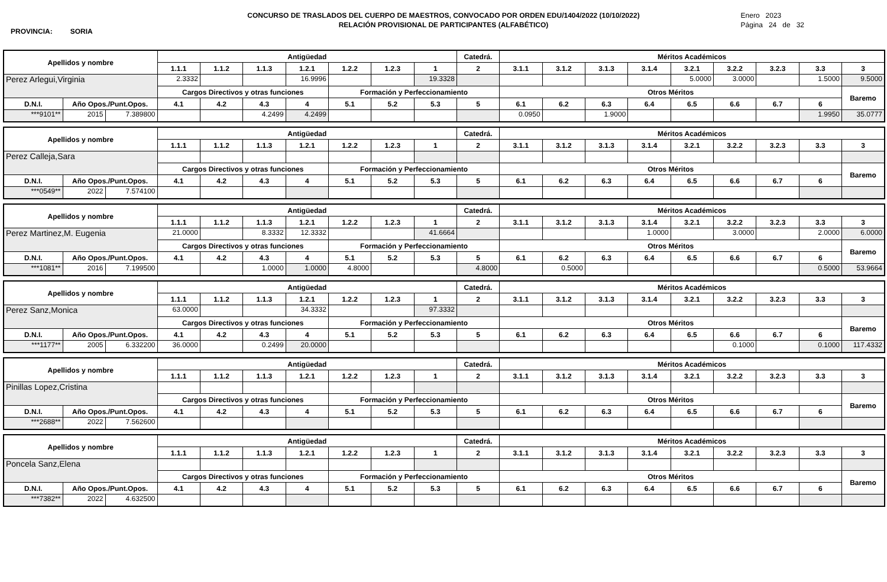CONCURSO DE TRASLADOS DEL CUERPO DE MAESTROS, CONVOCADO POR ORDEN EDU/1404/2022 (10/10/2022)
RELACIÓN PROVISIONAL DE PARTICIPANTES (ALFABÉTICO)
Enero 2023
Página 24 de 32
PROVINCIA: SORIA
| Apellidos y nombre | | | Antigüedad | | | | | | | Catedrá. | Méritos Académicos | | | | | | | | |
| --- | --- | --- | --- | --- | --- | --- | --- | --- | --- | --- | --- | --- | --- | --- | --- | --- | --- | --- | --- |
| | | | 1.1.1 | 1.1.2 | 1.1.3 | 1.2.1 | 1.2.2 | 1.2.3 | 1 | 2 | 3.1.1 | 3.1.2 | 3.1.3 | 3.1.4 | 3.2.1 | 3.2.2 | 3.2.3 | 3.3 | 3 |
| Perez Arlegui,Virginia | | | 2.3332 | | | 16.9996 | | | 19.3328 | | | | | | 5.0000 | 3.0000 | | 1.5000 | 9.5000 |
| | | | Cargos Directivos y otras funciones | | | | Formación y Perfeccionamiento | | | | Otros Méritos | | | | | | | | Baremo |
| D.N.I. | Año Opos./Punt.Opos. | | 4.1 | 4.2 | 4.3 | 4 | 5.1 | 5.2 | 5.3 | 5 | 6.1 | 6.2 | 6.3 | 6.4 | 6.5 | 6.6 | 6.7 | 6 | |
| ***9101** | 2015 | 7.389800 | | | 4.2499 | 4.2499 | | | | | 0.0950 | | 1.9000 | | | | | 1.9950 | 35.0777 |
| Apellidos y nombre | | | Antigüedad | | | | | | | Catedrá. | Méritos Académicos | | | | | | | | |
| --- | --- | --- | --- | --- | --- | --- | --- | --- | --- | --- | --- | --- | --- | --- | --- | --- | --- | --- | --- |
| | | | 1.1.1 | 1.1.2 | 1.1.3 | 1.2.1 | 1.2.2 | 1.2.3 | 1 | 2 | 3.1.1 | 3.1.2 | 3.1.3 | 3.1.4 | 3.2.1 | 3.2.2 | 3.2.3 | 3.3 | 3 |
| Perez Calleja,Sara | | | | | | | | | | | | | | | | | | | |
| | | | Cargos Directivos y otras funciones | | | | Formación y Perfeccionamiento | | | | Otros Méritos | | | | | | | | Baremo |
| D.N.I. | Año Opos./Punt.Opos. | | 4.1 | 4.2 | 4.3 | 4 | 5.1 | 5.2 | 5.3 | 5 | 6.1 | 6.2 | 6.3 | 6.4 | 6.5 | 6.6 | 6.7 | 6 | |
| ***0549** | 2022 | 7.574100 | | | | | | | | | | | | | | | | | |
| Apellidos y nombre | | | Antigüedad | | | | | | | Catedrá. | Méritos Académicos | | | | | | | | |
| --- | --- | --- | --- | --- | --- | --- | --- | --- | --- | --- | --- | --- | --- | --- | --- | --- | --- | --- | --- |
| | | | 1.1.1 | 1.1.2 | 1.1.3 | 1.2.1 | 1.2.2 | 1.2.3 | 1 | 2 | 3.1.1 | 3.1.2 | 3.1.3 | 3.1.4 | 3.2.1 | 3.2.2 | 3.2.3 | 3.3 | 3 |
| Perez Martinez,M. Eugenia | | | 21.0000 | | 8.3332 | 12.3332 | | | 41.6664 | | | | | 1.0000 | | 3.0000 | | 2.0000 | 6.0000 |
| | | | Cargos Directivos y otras funciones | | | | Formación y Perfeccionamiento | | | | Otros Méritos | | | | | | | | Baremo |
| D.N.I. | Año Opos./Punt.Opos. | | 4.1 | 4.2 | 4.3 | 4 | 5.1 | 5.2 | 5.3 | 5 | 6.1 | 6.2 | 6.3 | 6.4 | 6.5 | 6.6 | 6.7 | 6 | |
| ***1081** | 2016 | 7.199500 | | | 1.0000 | 1.0000 | 4.8000 | | | 4.8000 | | 0.5000 | | | | | | 0.5000 | 53.9664 |
| Apellidos y nombre | | | Antigüedad | | | | | | | Catedrá. | Méritos Académicos | | | | | | | | |
| --- | --- | --- | --- | --- | --- | --- | --- | --- | --- | --- | --- | --- | --- | --- | --- | --- | --- | --- | --- |
| | | | 1.1.1 | 1.1.2 | 1.1.3 | 1.2.1 | 1.2.2 | 1.2.3 | 1 | 2 | 3.1.1 | 3.1.2 | 3.1.3 | 3.1.4 | 3.2.1 | 3.2.2 | 3.2.3 | 3.3 | 3 |
| Perez Sanz,Monica | | | 63.0000 | | | 34.3332 | | | 97.3332 | | | | | | | | | | |
| | | | Cargos Directivos y otras funciones | | | | Formación y Perfeccionamiento | | | | Otros Méritos | | | | | | | | Baremo |
| D.N.I. | Año Opos./Punt.Opos. | | 4.1 | 4.2 | 4.3 | 4 | 5.1 | 5.2 | 5.3 | 5 | 6.1 | 6.2 | 6.3 | 6.4 | 6.5 | 6.6 | 6.7 | 6 | |
| ***1177** | 2005 | 6.332200 | 36.0000 | | 0.2499 | 20.0000 | | | | | | | | | | 0.1000 | | 0.1000 | 117.4332 |
| Apellidos y nombre | | | Antigüedad | | | | | | | Catedrá. | Méritos Académicos | | | | | | | | |
| --- | --- | --- | --- | --- | --- | --- | --- | --- | --- | --- | --- | --- | --- | --- | --- | --- | --- | --- | --- |
| | | | 1.1.1 | 1.1.2 | 1.1.3 | 1.2.1 | 1.2.2 | 1.2.3 | 1 | 2 | 3.1.1 | 3.1.2 | 3.1.3 | 3.1.4 | 3.2.1 | 3.2.2 | 3.2.3 | 3.3 | 3 |
| Pinillas Lopez,Cristina | | | | | | | | | | | | | | | | | | | |
| | | | Cargos Directivos y otras funciones | | | | Formación y Perfeccionamiento | | | | Otros Méritos | | | | | | | | Baremo |
| D.N.I. | Año Opos./Punt.Opos. | | 4.1 | 4.2 | 4.3 | 4 | 5.1 | 5.2 | 5.3 | 5 | 6.1 | 6.2 | 6.3 | 6.4 | 6.5 | 6.6 | 6.7 | 6 | |
| ***2688** | 2022 | 7.562600 | | | | | | | | | | | | | | | | | |
| Apellidos y nombre | | | Antigüedad | | | | | | | Catedrá. | Méritos Académicos | | | | | | | | |
| --- | --- | --- | --- | --- | --- | --- | --- | --- | --- | --- | --- | --- | --- | --- | --- | --- | --- | --- | --- |
| | | | 1.1.1 | 1.1.2 | 1.1.3 | 1.2.1 | 1.2.2 | 1.2.3 | 1 | 2 | 3.1.1 | 3.1.2 | 3.1.3 | 3.1.4 | 3.2.1 | 3.2.2 | 3.2.3 | 3.3 | 3 |
| Poncela Sanz,Elena | | | | | | | | | | | | | | | | | | | |
| | | | Cargos Directivos y otras funciones | | | | Formación y Perfeccionamiento | | | | Otros Méritos | | | | | | | | Baremo |
| D.N.I. | Año Opos./Punt.Opos. | | 4.1 | 4.2 | 4.3 | 4 | 5.1 | 5.2 | 5.3 | 5 | 6.1 | 6.2 | 6.3 | 6.4 | 6.5 | 6.6 | 6.7 | 6 | |
| ***7382** | 2022 | 4.632500 | | | | | | | | | | | | | | | | | |